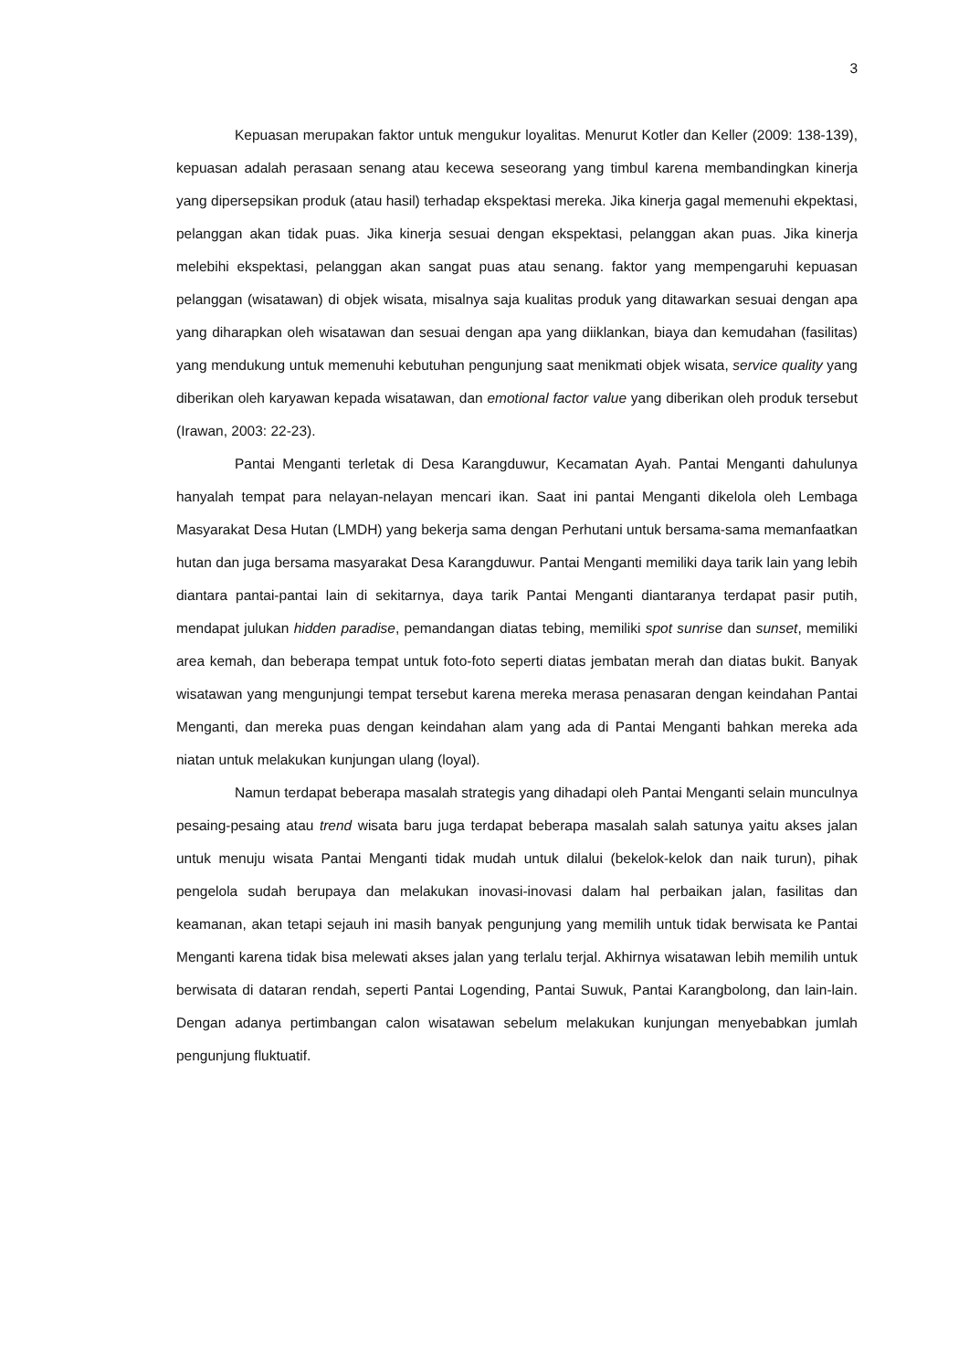3
Kepuasan merupakan faktor untuk mengukur loyalitas. Menurut Kotler dan Keller (2009: 138-139), kepuasan adalah perasaan senang atau kecewa seseorang yang timbul karena membandingkan kinerja yang dipersepsikan produk (atau hasil) terhadap ekspektasi mereka. Jika kinerja gagal memenuhi ekpektasi, pelanggan akan tidak puas. Jika kinerja sesuai dengan ekspektasi, pelanggan akan puas. Jika kinerja melebihi ekspektasi, pelanggan akan sangat puas atau senang. faktor yang mempengaruhi kepuasan pelanggan (wisatawan) di objek wisata, misalnya saja kualitas produk yang ditawarkan sesuai dengan apa yang diharapkan oleh wisatawan dan sesuai dengan apa yang diiklankan, biaya dan kemudahan (fasilitas) yang mendukung untuk memenuhi kebutuhan pengunjung saat menikmati objek wisata, service quality yang diberikan oleh karyawan kepada wisatawan, dan emotional factor value yang diberikan oleh produk tersebut (Irawan, 2003: 22-23).
Pantai Menganti terletak di Desa Karangduwur, Kecamatan Ayah. Pantai Menganti dahulunya hanyalah tempat para nelayan-nelayan mencari ikan. Saat ini pantai Menganti dikelola oleh Lembaga Masyarakat Desa Hutan (LMDH) yang bekerja sama dengan Perhutani untuk bersama-sama memanfaatkan hutan dan juga bersama masyarakat Desa Karangduwur. Pantai Menganti memiliki daya tarik lain yang lebih diantara pantai-pantai lain di sekitarnya, daya tarik Pantai Menganti diantaranya terdapat pasir putih, mendapat julukan hidden paradise, pemandangan diatas tebing, memiliki spot sunrise dan sunset, memiliki area kemah, dan beberapa tempat untuk foto-foto seperti diatas jembatan merah dan diatas bukit. Banyak wisatawan yang mengunjungi tempat tersebut karena mereka merasa penasaran dengan keindahan Pantai Menganti, dan mereka puas dengan keindahan alam yang ada di Pantai Menganti bahkan mereka ada niatan untuk melakukan kunjungan ulang (loyal).
Namun terdapat beberapa masalah strategis yang dihadapi oleh Pantai Menganti selain munculnya pesaing-pesaing atau trend wisata baru juga terdapat beberapa masalah salah satunya yaitu akses jalan untuk menuju wisata Pantai Menganti tidak mudah untuk dilalui (bekelok-kelok dan naik turun), pihak pengelola sudah berupaya dan melakukan inovasi-inovasi dalam hal perbaikan jalan, fasilitas dan keamanan, akan tetapi sejauh ini masih banyak pengunjung yang memilih untuk tidak berwisata ke Pantai Menganti karena tidak bisa melewati akses jalan yang terlalu terjal. Akhirnya wisatawan lebih memilih untuk berwisata di dataran rendah, seperti Pantai Logending, Pantai Suwuk, Pantai Karangbolong, dan lain-lain. Dengan adanya pertimbangan calon wisatawan sebelum melakukan kunjungan menyebabkan jumlah pengunjung fluktuatif.